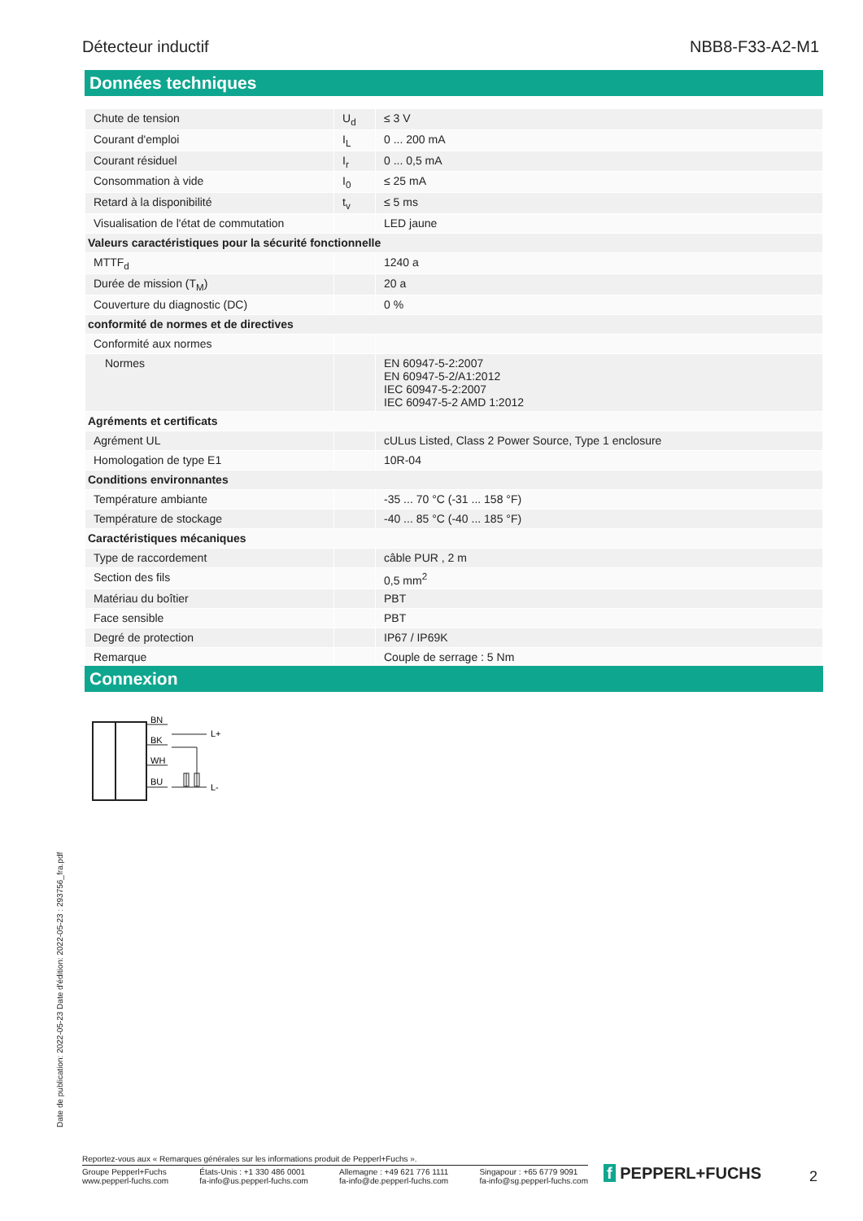Détecteur inductif NBB8-F33-A2-M1
Données techniques
| Chute de tension | U<sub>d</sub> | ≤ 3 V |
| Courant d'emploi | I<sub>L</sub> | 0 ... 200 mA |
| Courant résiduel | I<sub>r</sub> | 0 ... 0,5 mA |
| Consommation à vide | I<sub>0</sub> | ≤ 25 mA |
| Retard à la disponibilité | t<sub>v</sub> | ≤ 5 ms |
| Visualisation de l'état de commutation | | LED jaune |
| Valeurs caractéristiques pour la sécurité fonctionnelle | | |
| MTTF<sub>d</sub> | | 1240 a |
| Durée de mission (T<sub>M</sub>) | | 20 a |
| Couverture du diagnostic (DC) | | 0 % |
| conformité de normes et de directives | | |
| Conformité aux normes | | |
| Normes | | EN 60947-5-2:2007 EN 60947-5-2/A1:2012 IEC 60947-5-2:2007 IEC 60947-5-2 AMD 1:2012 |
| Agréments et certificats | | |
| Agrément UL | | cULus Listed, Class 2 Power Source, Type 1 enclosure |
| Homologation de type E1 | | 10R-04 |
| Conditions environnantes | | |
| Température ambiante | | -35 ... 70 °C (-31 ... 158 °F) |
| Température de stockage | | -40 ... 85 °C (-40 ... 185 °F) |
| Caractéristiques mécaniques | | |
| Type de raccordement | | câble PUR , 2 m |
| Section des fils | | 0,5 mm<sup>2</sup> |
| Matériau du boîtier | | PBT |
| Face sensible | | PBT |
| Degré de protection | | IP67 / IP69K |
| Remarque | | Couple de serrage : 5 Nm |
Connexion
BN
BK
WH
BU
L+
L-
Date de publication: 2022-05-23 Date d'édition: 2022-05-23 : 293756_fra.pdf
Reportez-vous aux « Remarques générales sur les informations produit de Pepperl+Fuchs ».
Groupe Pepperl+Fuchs
www.pepperl-fuchs.com États-Unis : +1 330 486 0001
fa-info@us.pepperl-fuchs.com Allemagne : +49 621 776 1111
fa-info@de.pepperl-fuchs.com Singapour : +65 6779 9091
fa-info@sg.pepperl-fuchs.com
f PEPPERL+FUCHS 2